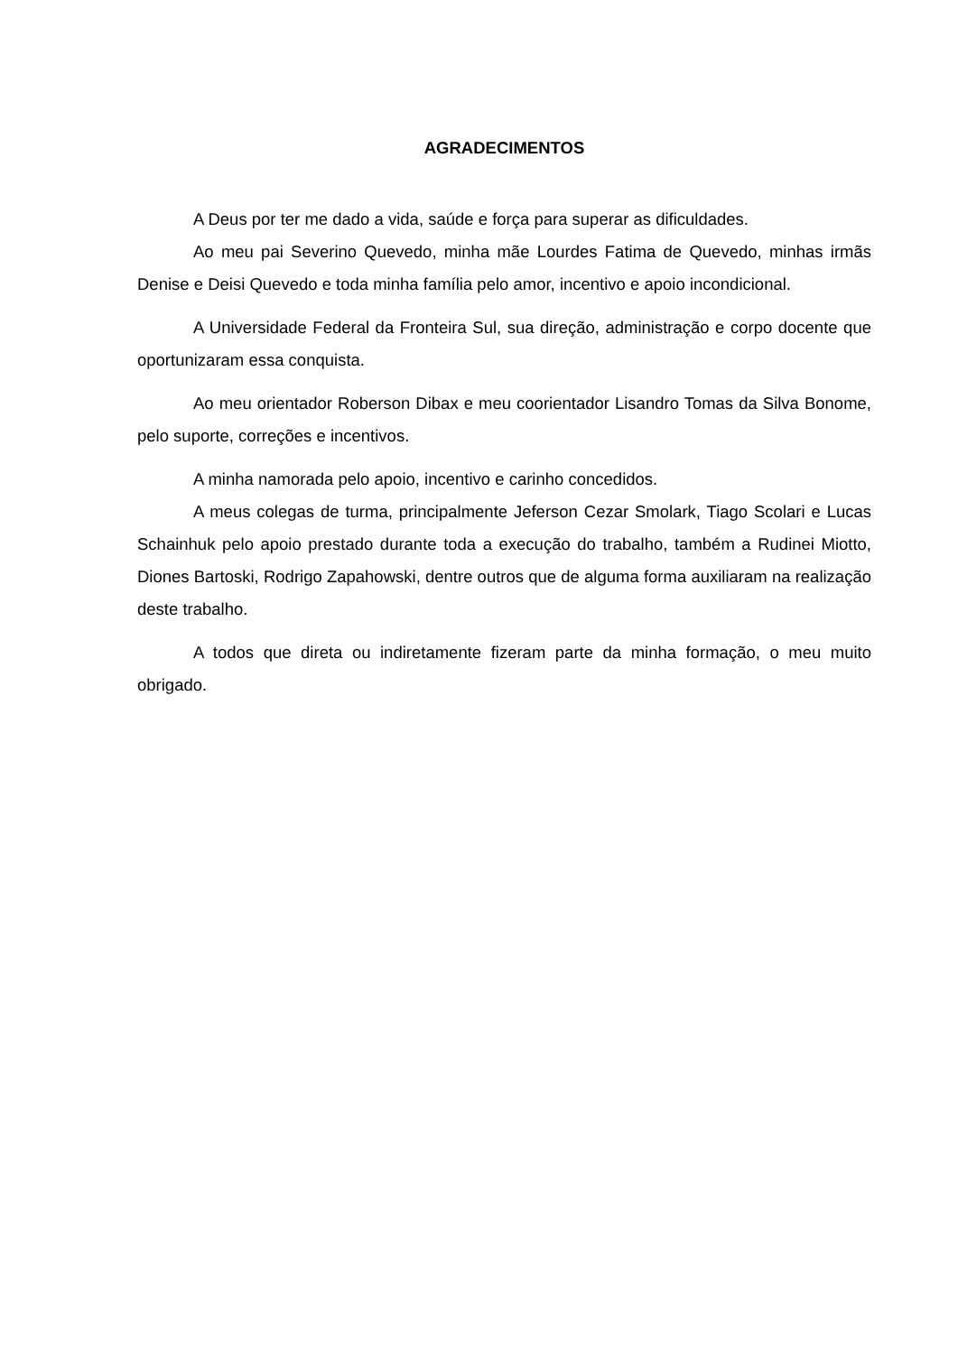AGRADECIMENTOS
A Deus por ter me dado a vida, saúde e força para superar as dificuldades.
Ao meu pai Severino Quevedo, minha mãe Lourdes Fatima de Quevedo, minhas irmãs Denise e Deisi Quevedo e toda minha família pelo amor, incentivo e apoio incondicional.
A Universidade Federal da Fronteira Sul, sua direção, administração e corpo docente que oportunizaram essa conquista.
Ao meu orientador Roberson Dibax e meu coorientador Lisandro Tomas da Silva Bonome, pelo suporte, correções e incentivos.
A minha namorada pelo apoio, incentivo e carinho concedidos.
A meus colegas de turma, principalmente Jeferson Cezar Smolark, Tiago Scolari e Lucas Schainhuk pelo apoio prestado durante toda a execução do trabalho, também a Rudinei Miotto, Diones Bartoski, Rodrigo Zapahowski, dentre outros que de alguma forma auxiliaram na realização deste trabalho.
A todos que direta ou indiretamente fizeram parte da minha formação, o meu muito obrigado.